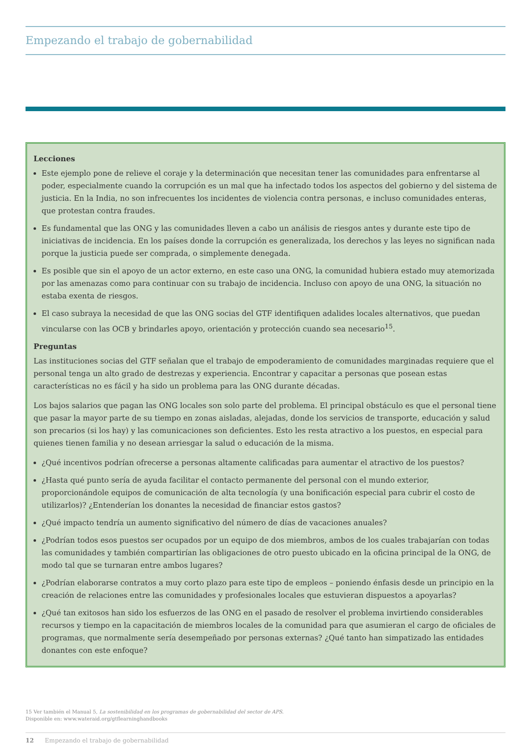Empezando el trabajo de gobernabilidad
Lecciones
Este ejemplo pone de relieve el coraje y la determinación que necesitan tener las comunidades para enfrentarse al poder, especialmente cuando la corrupción es un mal que ha infectado todos los aspectos del gobierno y del sistema de justicia. En la India, no son infrecuentes los incidentes de violencia contra personas, e incluso comunidades enteras, que protestan contra fraudes.
Es fundamental que las ONG y las comunidades lleven a cabo un análisis de riesgos antes y durante este tipo de iniciativas de incidencia. En los países donde la corrupción es generalizada, los derechos y las leyes no significan nada porque la justicia puede ser comprada, o simplemente denegada.
Es posible que sin el apoyo de un actor externo, en este caso una ONG, la comunidad hubiera estado muy atemorizada por las amenazas como para continuar con su trabajo de incidencia. Incluso con apoyo de una ONG, la situación no estaba exenta de riesgos.
El caso subraya la necesidad de que las ONG socias del GTF identifiquen adalides locales alternativos, que puedan vincularse con las OCB y brindarles apoyo, orientación y protección cuando sea necesario<sup>15</sup>.
Preguntas
Las instituciones socias del GTF señalan que el trabajo de empoderamiento de comunidades marginadas requiere que el personal tenga un alto grado de destrezas y experiencia. Encontrar y capacitar a personas que posean estas características no es fácil y ha sido un problema para las ONG durante décadas.
Los bajos salarios que pagan las ONG locales son solo parte del problema. El principal obstáculo es que el personal tiene que pasar la mayor parte de su tiempo en zonas aisladas, alejadas, donde los servicios de transporte, educación y salud son precarios (si los hay) y las comunicaciones son deficientes. Esto les resta atractivo a los puestos, en especial para quienes tienen familia y no desean arriesgar la salud o educación de la misma.
¿Qué incentivos podrían ofrecerse a personas altamente calificadas para aumentar el atractivo de los puestos?
¿Hasta qué punto sería de ayuda facilitar el contacto permanente del personal con el mundo exterior, proporcionándole equipos de comunicación de alta tecnología (y una bonificación especial para cubrir el costo de utilizarlos)? ¿Entenderían los donantes la necesidad de financiar estos gastos?
¿Qué impacto tendría un aumento significativo del número de días de vacaciones anuales?
¿Podrían todos esos puestos ser ocupados por un equipo de dos miembros, ambos de los cuales trabajarían con todas las comunidades y también compartirían las obligaciones de otro puesto ubicado en la oficina principal de la ONG, de modo tal que se turnaran entre ambos lugares?
¿Podrían elaborarse contratos a muy corto plazo para este tipo de empleos – poniendo énfasis desde un principio en la creación de relaciones entre las comunidades y profesionales locales que estuvieran dispuestos a apoyarlas?
¿Qué tan exitosos han sido los esfuerzos de las ONG en el pasado de resolver el problema invirtiendo considerables recursos y tiempo en la capacitación de miembros locales de la comunidad para que asumieran el cargo de oficiales de programas, que normalmente sería desempeñado por personas externas? ¿Qué tanto han simpatizado las entidades donantes con este enfoque?
15 Ver también el Manual 5, La sostenibilidad en los programas de gobernabilidad del sector de APS.
Disponible en: www.wateraid.org/gtflearninghandbooks
12 Empezando el trabajo de gobernabilidad